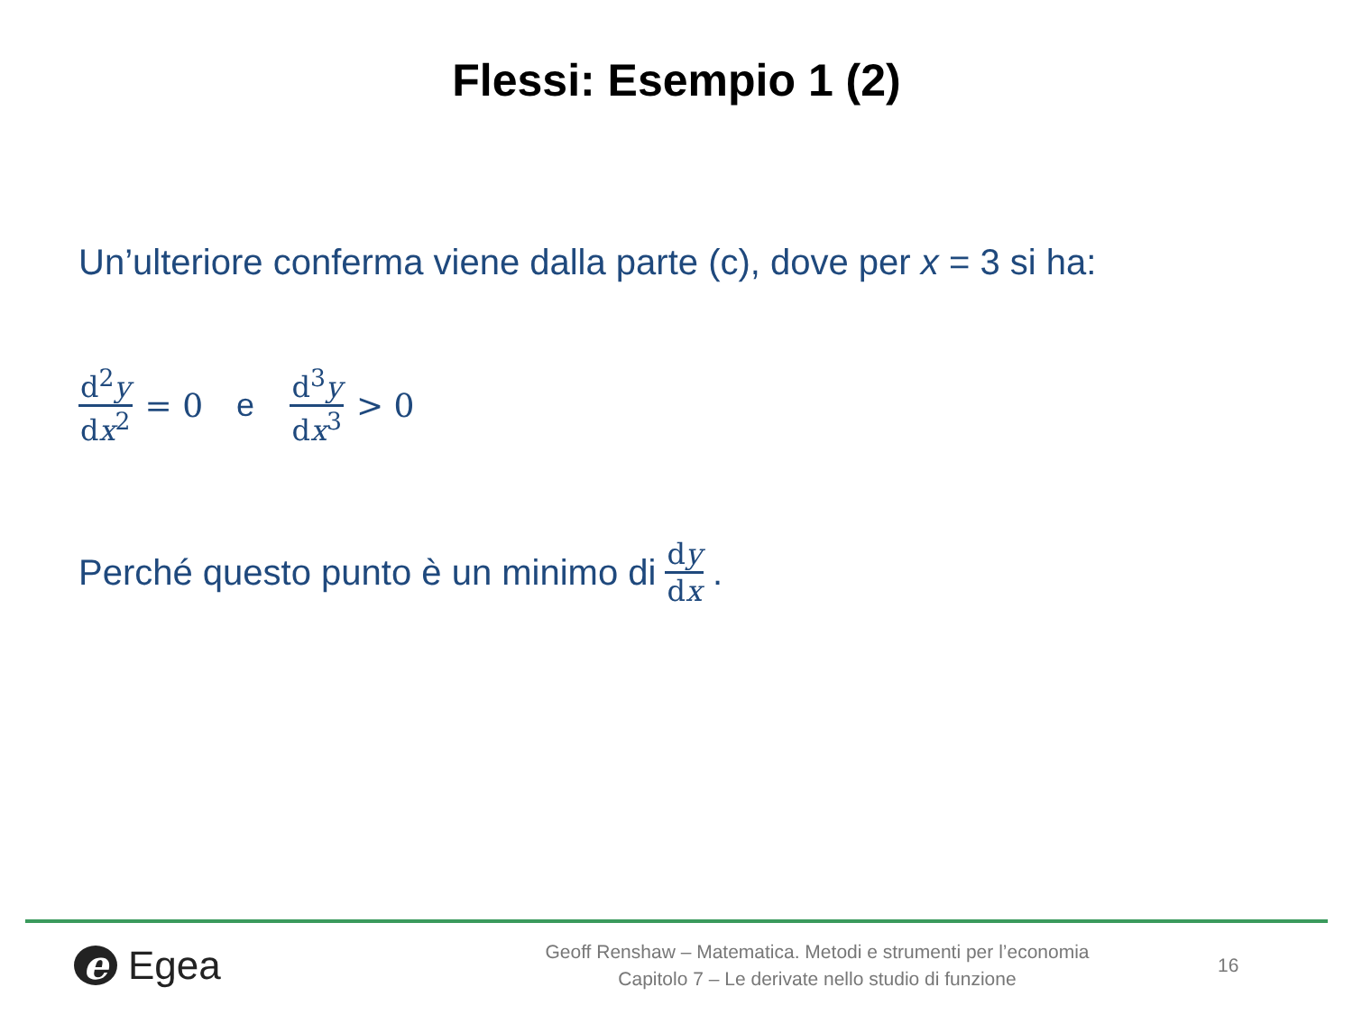Flessi: Esempio 1 (2)
Un’ulteriore conferma viene dalla parte (c), dove per x = 3 si ha:
d<sup>2</sup>y dx<sup>2</sup> = 0 e d<sup>3</sup>y dx<sup>3</sup> > 0
Perché questo punto è un minimo di dy dx.
e Egea
Geoff Renshaw – Matematica. Metodi e strumenti per l’economia
Capitolo 7 – Le derivate nello studio di funzione
16